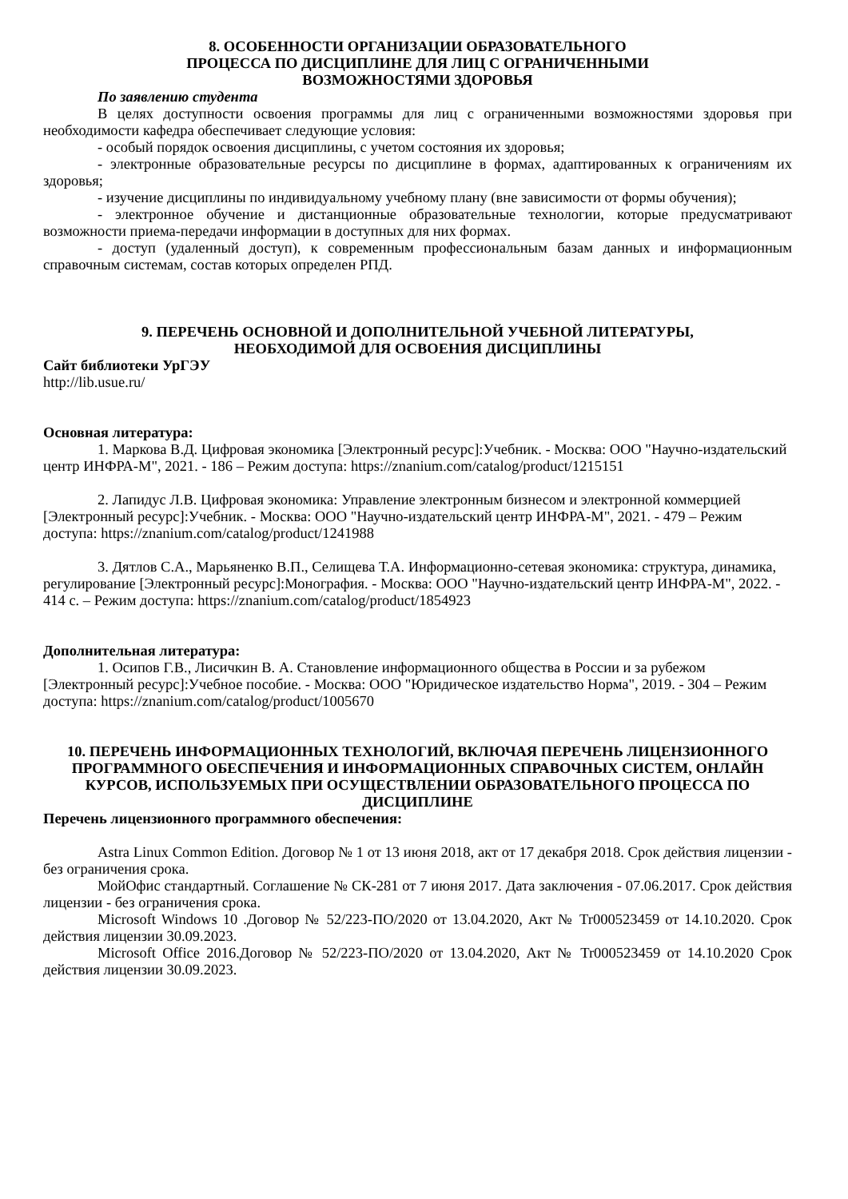8. ОСОБЕННОСТИ ОРГАНИЗАЦИИ ОБРАЗОВАТЕЛЬНОГО
ПРОЦЕССА ПО ДИСЦИПЛИНЕ ДЛЯ ЛИЦ С ОГРАНИЧЕННЫМИ
ВОЗМОЖНОСТЯМИ ЗДОРОВЬЯ
По заявлению студента
В целях доступности освоения программы для лиц с ограниченными возможностями здоровья при необходимости кафедра обеспечивает следующие условия:
- особый порядок освоения дисциплины, с учетом состояния их здоровья;
- электронные образовательные ресурсы по дисциплине в формах, адаптированных к ограничениям их здоровья;
- изучение дисциплины по индивидуальному учебному плану (вне зависимости от формы обучения);
- электронное обучение и дистанционные образовательные технологии, которые предусматривают возможности приема-передачи информации в доступных для них формах.
- доступ (удаленный доступ), к современным профессиональным базам данных и информационным справочным системам, состав которых определен РПД.
9. ПЕРЕЧЕНЬ ОСНОВНОЙ И ДОПОЛНИТЕЛЬНОЙ УЧЕБНОЙ ЛИТЕРАТУРЫ,
НЕОБХОДИМОЙ ДЛЯ ОСВОЕНИЯ ДИСЦИПЛИНЫ
Сайт библиотеки УрГЭУ
http://lib.usue.ru/
Основная литература:
1. Маркова В.Д. Цифровая экономика [Электронный ресурс]:Учебник. - Москва: ООО "Научно-издательский центр ИНФРА-М", 2021. - 186 – Режим доступа: https://znanium.com/catalog/product/1215151
2. Лапидус Л.В. Цифровая экономика: Управление электронным бизнесом и электронной коммерцией [Электронный ресурс]:Учебник. - Москва: ООО "Научно-издательский центр ИНФРА-М", 2021. - 479 – Режим доступа: https://znanium.com/catalog/product/1241988
3. Дятлов С.А., Марьяненко В.П., Селищева Т.А. Информационно-сетевая экономика: структура, динамика, регулирование [Электронный ресурс]:Монография. - Москва: ООО "Научно-издательский центр ИНФРА-М", 2022. - 414 с. – Режим доступа: https://znanium.com/catalog/product/1854923
Дополнительная литература:
1. Осипов Г.В., Лисичкин В. А. Становление информационного общества в России и за рубежом [Электронный ресурс]:Учебное пособие. - Москва: ООО "Юридическое издательство Норма", 2019. - 304 – Режим доступа: https://znanium.com/catalog/product/1005670
10. ПЕРЕЧЕНЬ ИНФОРМАЦИОННЫХ ТЕХНОЛОГИЙ, ВКЛЮЧАЯ ПЕРЕЧЕНЬ ЛИЦЕНЗИОННОГО ПРОГРАММНОГО ОБЕСПЕЧЕНИЯ И ИНФОРМАЦИОННЫХ СПРАВОЧНЫХ СИСТЕМ, ОНЛАЙН КУРСОВ, ИСПОЛЬЗУЕМЫХ ПРИ ОСУЩЕСТВЛЕНИИ ОБРАЗОВАТЕЛЬНОГО ПРОЦЕССА ПО ДИСЦИПЛИНЕ
Перечень лицензионного программного обеспечения:
Astra Linux Common Edition. Договор № 1 от 13 июня 2018, акт от 17 декабря 2018. Срок действия лицензии - без ограничения срока.
МойОфис стандартный. Соглашение № СК-281 от 7 июня 2017. Дата заключения - 07.06.2017. Срок действия лицензии - без ограничения срока.
Microsoft Windows 10 .Договор № 52/223-ПО/2020 от 13.04.2020, Акт № Tr000523459 от 14.10.2020. Срок действия лицензии 30.09.2023.
Microsoft Office 2016.Договор № 52/223-ПО/2020 от 13.04.2020, Акт № Tr000523459 от 14.10.2020 Срок действия лицензии 30.09.2023.